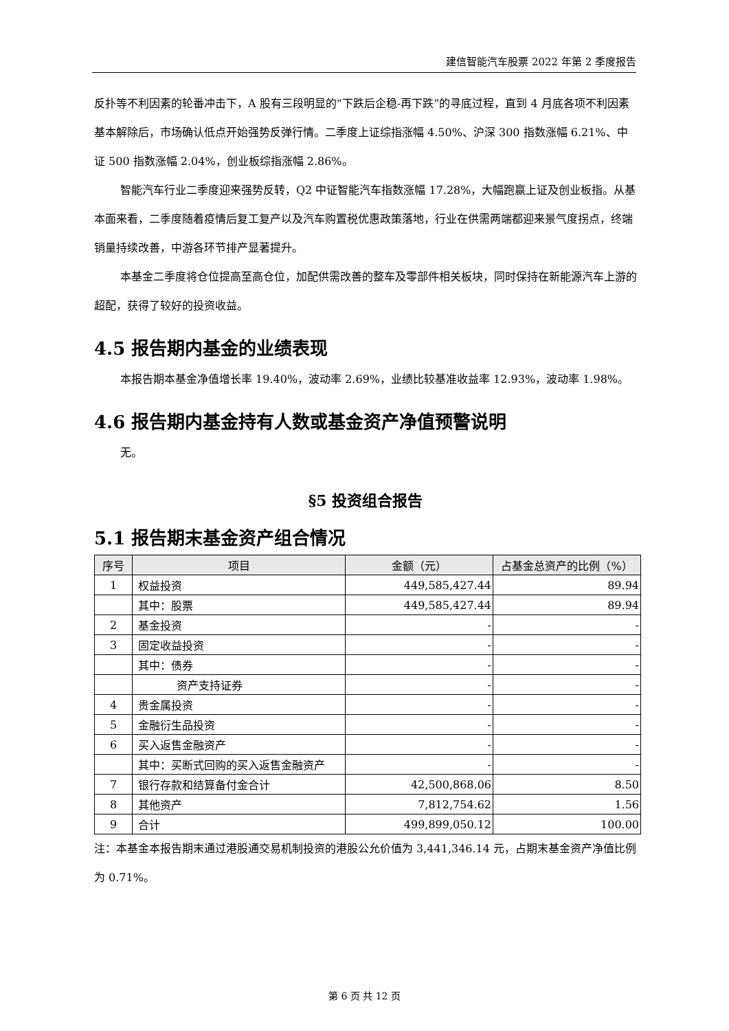建信智能汽车股票 2022 年第 2 季度报告
反扑等不利因素的轮番冲击下，A 股有三段明显的“下跌后企稳-再下跌”的寻底过程，直到 4 月底各项不利因素基本解除后，市场确认低点开始强势反弹行情。二季度上证综指涨幅 4.50%、沪深 300 指数涨幅 6.21%、中证 500 指数涨幅 2.04%，创业板综指涨幅 2.86%。
智能汽车行业二季度迎来强势反转，Q2 中证智能汽车指数涨幅 17.28%，大幅跑赢上证及创业板指。从基本面来看，二季度随着疫情后复工复产以及汽车购置税优惠政策落地，行业在供需两端都迎来景气度拐点，终端销量持续改善，中游各环节排产显著提升。
本基金二季度将仓位提高至高仓位，加配供需改善的整车及零部件相关板块，同时保持在新能源汽车上游的超配，获得了较好的投资收益。
4.5 报告期内基金的业绩表现
本报告期本基金净值增长率 19.40%，波动率 2.69%，业绩比较基准收益率 12.93%，波动率 1.98%。
4.6 报告期内基金持有人数或基金资产净值预警说明
无。
§5 投资组合报告
5.1 报告期末基金资产组合情况
| 序号 | 项目 | 金额（元） | 占基金总资产的比例（%） |
| --- | --- | --- | --- |
| 1 | 权益投资 | 449,585,427.44 | 89.94 |
| | 其中：股票 | 449,585,427.44 | 89.94 |
| 2 | 基金投资 | - | - |
| 3 | 固定收益投资 | - | - |
| | 其中：债券 | - | - |
| | 资产支持证券 | - | - |
| 4 | 贵金属投资 | - | - |
| 5 | 金融衍生品投资 | - | - |
| 6 | 买入返售金融资产 | - | - |
| | 其中：买断式回购的买入返售金融资产 | - | - |
| 7 | 银行存款和结算备付金合计 | 42,500,868.06 | 8.50 |
| 8 | 其他资产 | 7,812,754.62 | 1.56 |
| 9 | 合计 | 499,899,050.12 | 100.00 |
注：本基金本报告期末通过港股通交易机制投资的港股公允价值为 3,441,346.14 元，占期末基金资产净值比例为 0.71%。
第 6 页 共 12 页